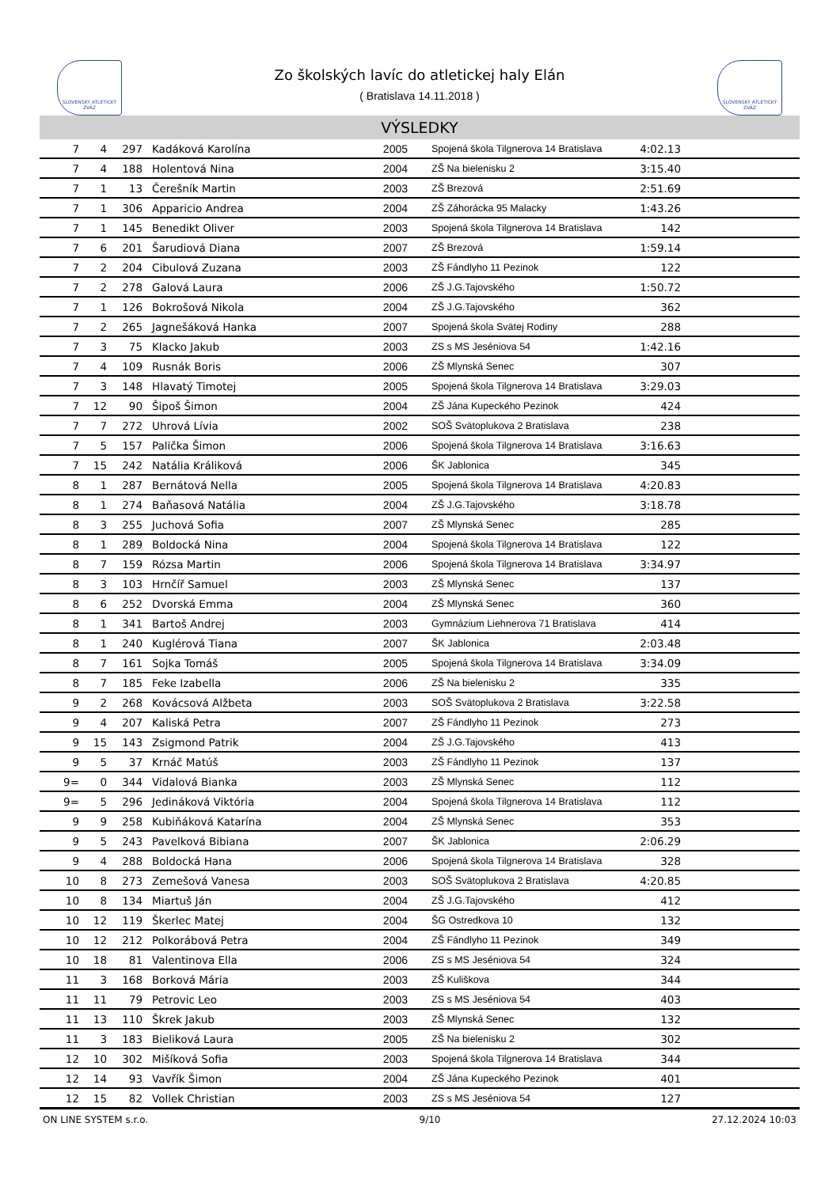SLOVENSKÝ ATLETICKÝ ZVÄZ
SLOVENSKÝ ATLETICKÝ ZVÄZ
Zo školských lavíc do atletickej haly Elán
( Bratislava 14.11.2018 )
VÝSLEDKY
| 7 | 4 | 297 | Kadáková Karolína | 2005 | Spojená škola Tilgnerova 14 Bratislava | 4:02.13 | |
| 7 | 4 | 188 | Holentová Nina | 2004 | ZŠ Na bielenisku 2 | 3:15.40 | |
| 7 | 1 | 13 | Čerešník Martin | 2003 | ZŠ Brezová | 2:51.69 | |
| 7 | 1 | 306 | Apparicio Andrea | 2004 | ZŠ Záhorácka 95 Malacky | 1:43.26 | |
| 7 | 1 | 145 | Benedikt Oliver | 2003 | Spojená škola Tilgnerova 14 Bratislava | 142 | |
| 7 | 6 | 201 | Šarudiová Diana | 2007 | ZŠ Brezová | 1:59.14 | |
| 7 | 2 | 204 | Cibulová Zuzana | 2003 | ZŠ Fándlyho 11 Pezinok | 122 | |
| 7 | 2 | 278 | Galová Laura | 2006 | ZŠ J.G.Tajovského | 1:50.72 | |
| 7 | 1 | 126 | Bokrošová Nikola | 2004 | ZŠ J.G.Tajovského | 362 | |
| 7 | 2 | 265 | Jagnešáková Hanka | 2007 | Spojená škola Svätej Rodiny | 288 | |
| 7 | 3 | 75 | Klacko Jakub | 2003 | ZS s MS Jeséniova 54 | 1:42.16 | |
| 7 | 4 | 109 | Rusnák Boris | 2006 | ZŠ Mlynská Senec | 307 | |
| 7 | 3 | 148 | Hlavatý Timotej | 2005 | Spojená škola Tilgnerova 14 Bratislava | 3:29.03 | |
| 7 | 12 | 90 | Šipoš Šimon | 2004 | ZŠ Jána Kupeckého Pezinok | 424 | |
| 7 | 7 | 272 | Uhrová Lívia | 2002 | SOŠ Svätoplukova 2 Bratislava | 238 | |
| 7 | 5 | 157 | Palička Šimon | 2006 | Spojená škola Tilgnerova 14 Bratislava | 3:16.63 | |
| 7 | 15 | 242 | Natália Králiková | 2006 | ŠK Jablonica | 345 | |
| 8 | 1 | 287 | Bernátová Nella | 2005 | Spojená škola Tilgnerova 14 Bratislava | 4:20.83 | |
| 8 | 1 | 274 | Baňasová Natália | 2004 | ZŠ J.G.Tajovského | 3:18.78 | |
| 8 | 3 | 255 | Juchová Sofia | 2007 | ZŠ Mlynská Senec | 285 | |
| 8 | 1 | 289 | Boldocká Nina | 2004 | Spojená škola Tilgnerova 14 Bratislava | 122 | |
| 8 | 7 | 159 | Rózsa Martin | 2006 | Spojená škola Tilgnerova 14 Bratislava | 3:34.97 | |
| 8 | 3 | 103 | Hrnčíř Samuel | 2003 | ZŠ Mlynská Senec | 137 | |
| 8 | 6 | 252 | Dvorská Emma | 2004 | ZŠ Mlynská Senec | 360 | |
| 8 | 1 | 341 | Bartoš Andrej | 2003 | Gymnázium Liehnerova 71 Bratislava | 414 | |
| 8 | 1 | 240 | Kuglérová Tiana | 2007 | ŠK Jablonica | 2:03.48 | |
| 8 | 7 | 161 | Sojka Tomáš | 2005 | Spojená škola Tilgnerova 14 Bratislava | 3:34.09 | |
| 8 | 7 | 185 | Feke Izabella | 2006 | ZŠ Na bielenisku 2 | 335 | |
| 9 | 2 | 268 | Kovácsová Alžbeta | 2003 | SOŠ Svätoplukova 2 Bratislava | 3:22.58 | |
| 9 | 4 | 207 | Kaliská Petra | 2007 | ZŠ Fándlyho 11 Pezinok | 273 | |
| 9 | 15 | 143 | Zsigmond Patrik | 2004 | ZŠ J.G.Tajovského | 413 | |
| 9 | 5 | 37 | Krnáč Matúš | 2003 | ZŠ Fándlyho 11 Pezinok | 137 | |
| 9= | 0 | 344 | Vidalová Bianka | 2003 | ZŠ Mlynská Senec | 112 | |
| 9= | 5 | 296 | Jedináková Viktória | 2004 | Spojená škola Tilgnerova 14 Bratislava | 112 | |
| 9 | 9 | 258 | Kubiňáková Katarína | 2004 | ZŠ Mlynská Senec | 353 | |
| 9 | 5 | 243 | Pavelková Bibiana | 2007 | ŠK Jablonica | 2:06.29 | |
| 9 | 4 | 288 | Boldocká Hana | 2006 | Spojená škola Tilgnerova 14 Bratislava | 328 | |
| 10 | 8 | 273 | Zemešová Vanesa | 2003 | SOŠ Svätoplukova 2 Bratislava | 4:20.85 | |
| 10 | 8 | 134 | Miartuš Ján | 2004 | ZŠ J.G.Tajovského | 412 | |
| 10 | 12 | 119 | Škerlec Matej | 2004 | ŠG Ostredkova 10 | 132 | |
| 10 | 12 | 212 | Polkorábová Petra | 2004 | ZŠ Fándlyho 11 Pezinok | 349 | |
| 10 | 18 | 81 | Valentinova Ella | 2006 | ZS s MS Jeséniova 54 | 324 | |
| 11 | 3 | 168 | Borková Mária | 2003 | ZŠ Kuliškova | 344 | |
| 11 | 11 | 79 | Petrovic Leo | 2003 | ZS s MS Jeséniova 54 | 403 | |
| 11 | 13 | 110 | Škrek Jakub | 2003 | ZŠ Mlynská Senec | 132 | |
| 11 | 3 | 183 | Bieliková Laura | 2005 | ZŠ Na bielenisku 2 | 302 | |
| 12 | 10 | 302 | Mišíková Sofia | 2003 | Spojená škola Tilgnerova 14 Bratislava | 344 | |
| 12 | 14 | 93 | Vavřík Šimon | 2004 | ZŠ Jána Kupeckého Pezinok | 401 | |
| 12 | 15 | 82 | Vollek Christian | 2003 | ZS s MS Jeséniova 54 | 127 | |
ON LINE SYSTEM s.r.o. 9/10 27.12.2024 10:03